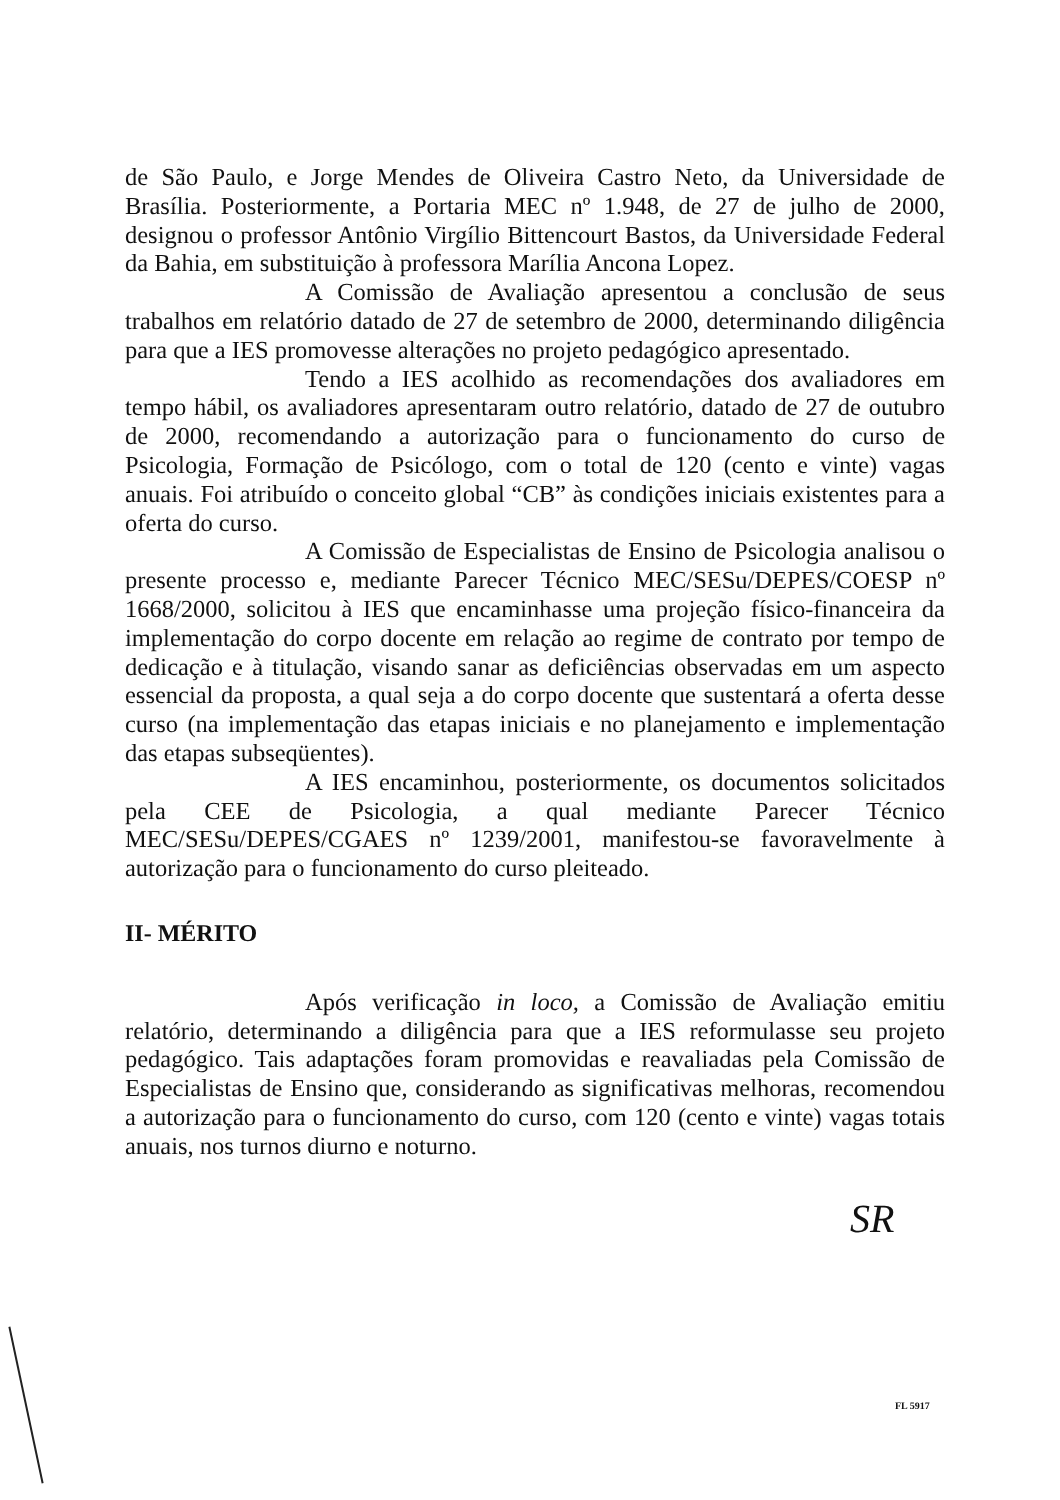de São Paulo, e Jorge Mendes de Oliveira Castro Neto, da Universidade de Brasília. Posteriormente, a Portaria MEC nº 1.948, de 27 de julho de 2000, designou o professor Antônio Virgílio Bittencourt Bastos, da Universidade Federal da Bahia, em substituição à professora Marília Ancona Lopez.
A Comissão de Avaliação apresentou a conclusão de seus trabalhos em relatório datado de 27 de setembro de 2000, determinando diligência para que a IES promovesse alterações no projeto pedagógico apresentado.
Tendo a IES acolhido as recomendações dos avaliadores em tempo hábil, os avaliadores apresentaram outro relatório, datado de 27 de outubro de 2000, recomendando a autorização para o funcionamento do curso de Psicologia, Formação de Psicólogo, com o total de 120 (cento e vinte) vagas anuais. Foi atribuído o conceito global “CB” às condições iniciais existentes para a oferta do curso.
A Comissão de Especialistas de Ensino de Psicologia analisou o presente processo e, mediante Parecer Técnico MEC/SESu/DEPES/COESP nº 1668/2000, solicitou à IES que encaminhasse uma projeção físico-financeira da implementação do corpo docente em relação ao regime de contrato por tempo de dedicação e à titulação, visando sanar as deficiências observadas em um aspecto essencial da proposta, a qual seja a do corpo docente que sustentará a oferta desse curso (na implementação das etapas iniciais e no planejamento e implementação das etapas subseqüentes).
A IES encaminhou, posteriormente, os documentos solicitados pela CEE de Psicologia, a qual mediante Parecer Técnico MEC/SESu/DEPES/CGAES nº 1239/2001, manifestou-se favoravelmente à autorização para o funcionamento do curso pleiteado.
II- MÉRITO
Após verificação in loco, a Comissão de Avaliação emitiu relatório, determinando a diligência para que a IES reformulasse seu projeto pedagógico. Tais adaptações foram promovidas e reavaliadas pela Comissão de Especialistas de Ensino que, considerando as significativas melhoras, recomendou a autorização para o funcionamento do curso, com 120 (cento e vinte) vagas totais anuais, nos turnos diurno e noturno.
SR
FL 5917